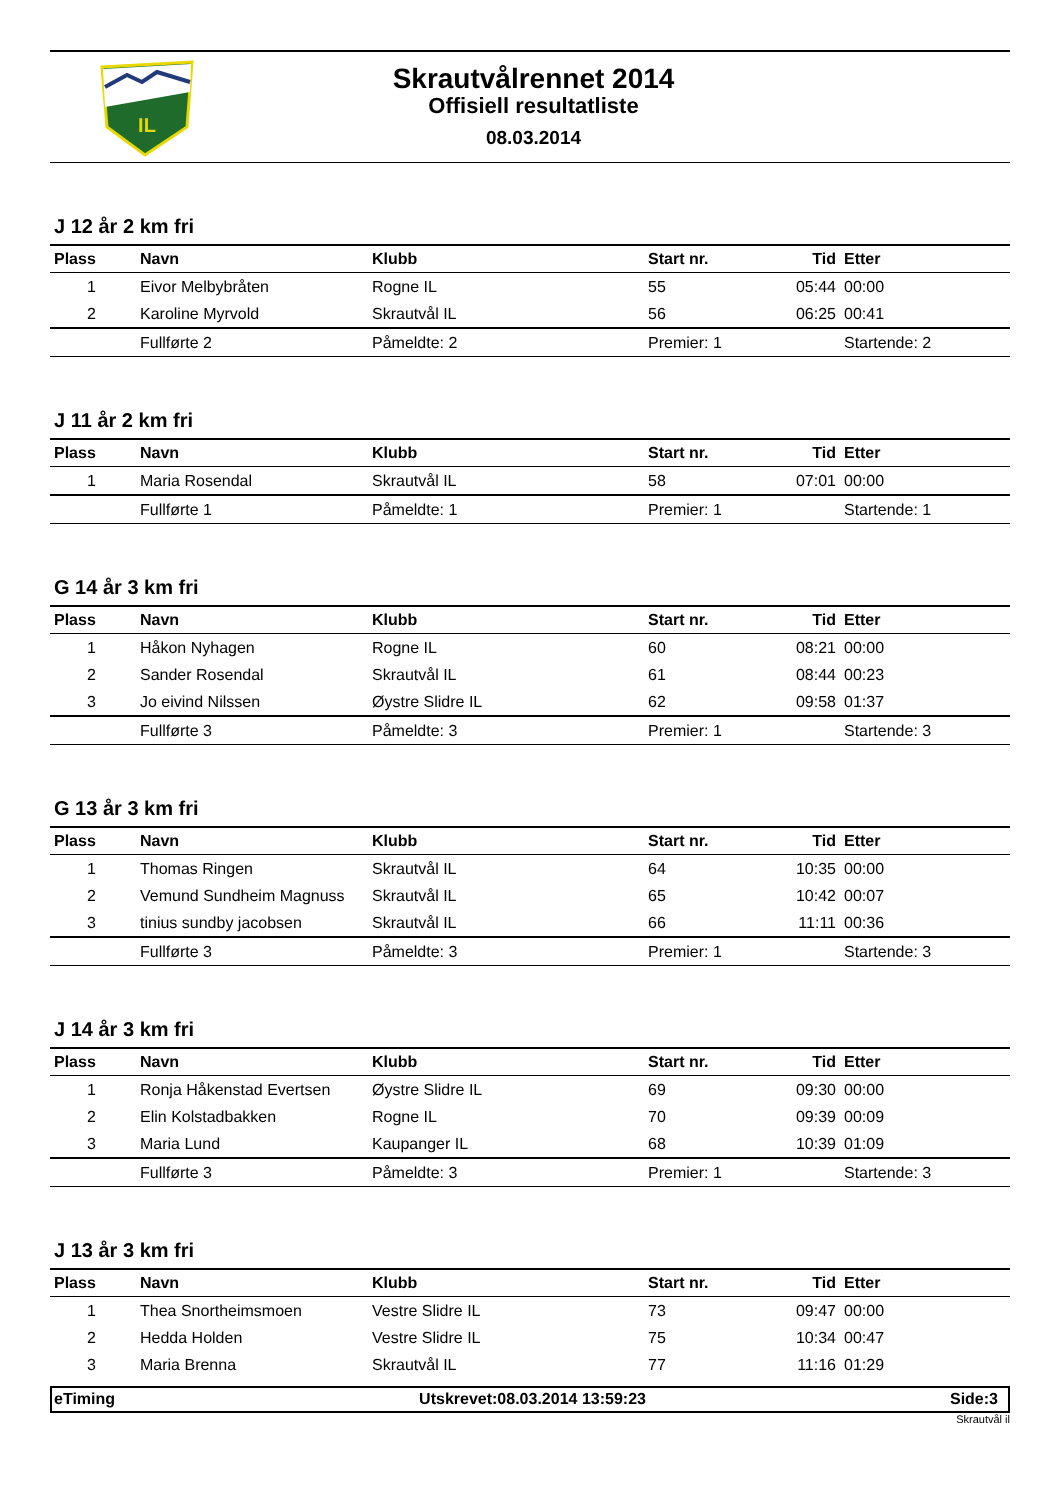IL
Skrautvålrennet 2014
Offisiell resultatliste
08.03.2014
J 12 år 2 km fri
| Plass | Navn | Klubb | Start nr. | Tid | Etter |
| --- | --- | --- | --- | --- | --- |
| 1 | Eivor Melbybråten | Rogne IL | 55 | 05:44 | 00:00 |
| 2 | Karoline Myrvold | Skrautvål IL | 56 | 06:25 | 00:41 |
| | Fullførte 2 | Påmeldte: 2 | Premier: 1 | | Startende: 2 |
J 11 år 2 km fri
| Plass | Navn | Klubb | Start nr. | Tid | Etter |
| --- | --- | --- | --- | --- | --- |
| 1 | Maria Rosendal | Skrautvål IL | 58 | 07:01 | 00:00 |
| | Fullførte 1 | Påmeldte: 1 | Premier: 1 | | Startende: 1 |
G 14 år 3 km fri
| Plass | Navn | Klubb | Start nr. | Tid | Etter |
| --- | --- | --- | --- | --- | --- |
| 1 | Håkon Nyhagen | Rogne IL | 60 | 08:21 | 00:00 |
| 2 | Sander Rosendal | Skrautvål IL | 61 | 08:44 | 00:23 |
| 3 | Jo eivind Nilssen | Øystre Slidre IL | 62 | 09:58 | 01:37 |
| | Fullførte 3 | Påmeldte: 3 | Premier: 1 | | Startende: 3 |
G 13 år 3 km fri
| Plass | Navn | Klubb | Start nr. | Tid | Etter |
| --- | --- | --- | --- | --- | --- |
| 1 | Thomas Ringen | Skrautvål IL | 64 | 10:35 | 00:00 |
| 2 | Vemund Sundheim Magnuss | Skrautvål IL | 65 | 10:42 | 00:07 |
| 3 | tinius sundby jacobsen | Skrautvål IL | 66 | 11:11 | 00:36 |
| | Fullførte 3 | Påmeldte: 3 | Premier: 1 | | Startende: 3 |
J 14 år 3 km fri
| Plass | Navn | Klubb | Start nr. | Tid | Etter |
| --- | --- | --- | --- | --- | --- |
| 1 | Ronja Håkenstad Evertsen | Øystre Slidre IL | 69 | 09:30 | 00:00 |
| 2 | Elin Kolstadbakken | Rogne IL | 70 | 09:39 | 00:09 |
| 3 | Maria Lund | Kaupanger IL | 68 | 10:39 | 01:09 |
| | Fullførte 3 | Påmeldte: 3 | Premier: 1 | | Startende: 3 |
J 13 år 3 km fri
| Plass | Navn | Klubb | Start nr. | Tid | Etter |
| --- | --- | --- | --- | --- | --- |
| 1 | Thea Snortheimsmoen | Vestre Slidre IL | 73 | 09:47 | 00:00 |
| 2 | Hedda Holden | Vestre Slidre IL | 75 | 10:34 | 00:47 |
| 3 | Maria Brenna | Skrautvål IL | 77 | 11:16 | 01:29 |
eTiming Utskrevet:08.03.2014 13:59:23 Side:3
Skrautvål il